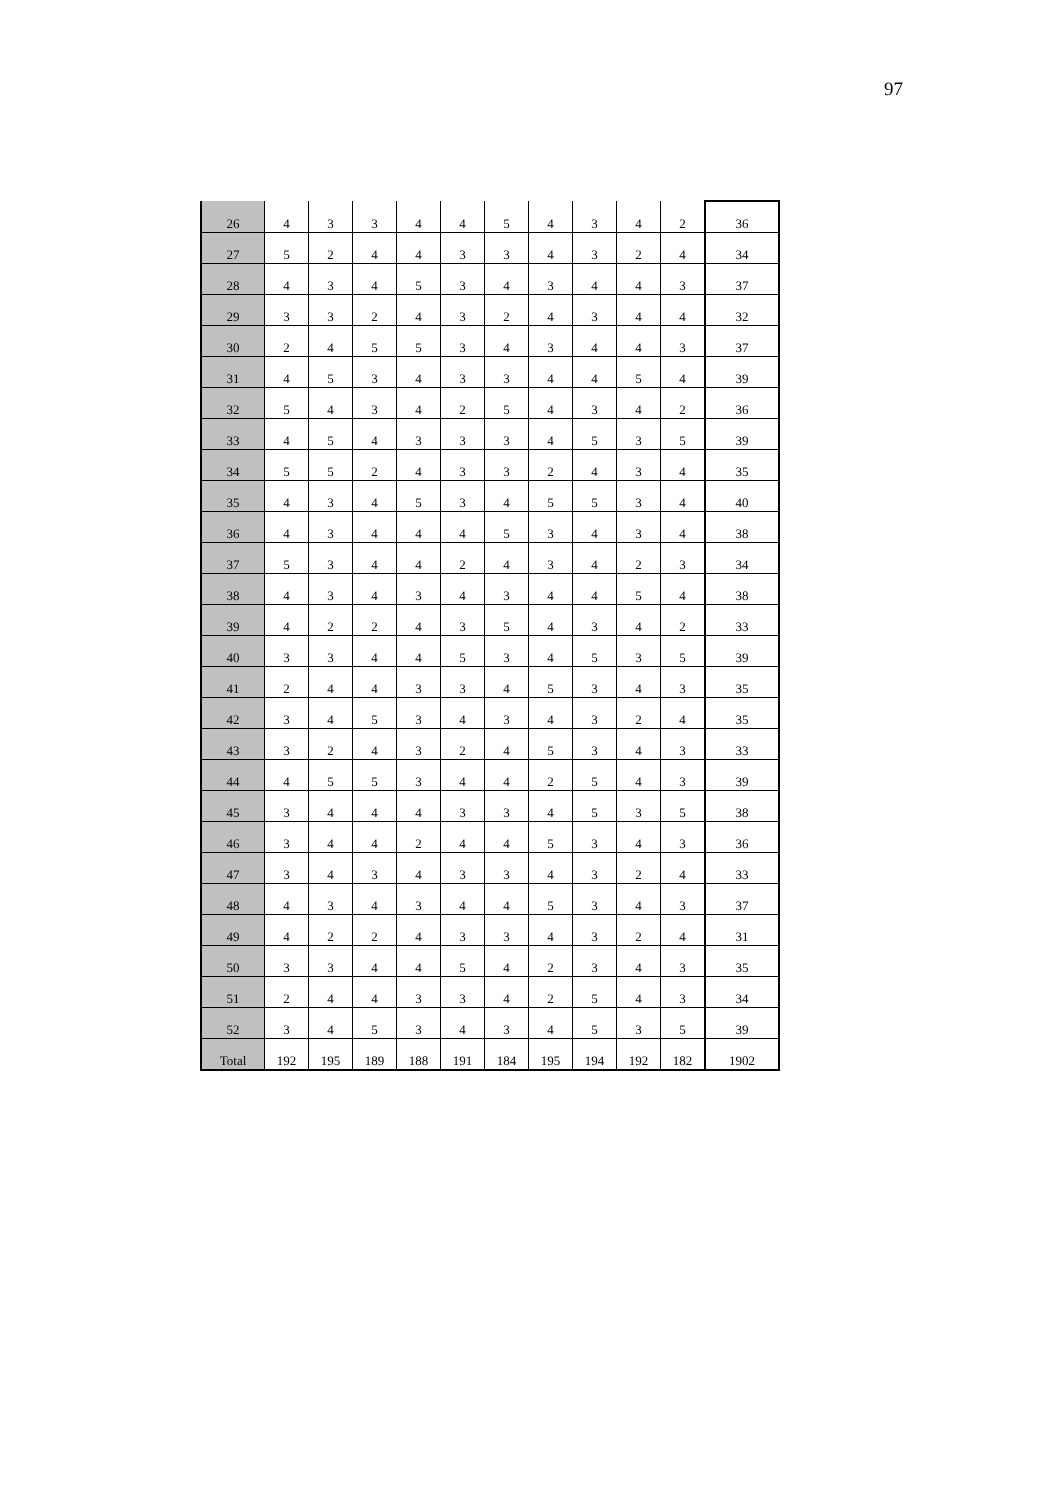97
| 26 | 4 | 3 | 3 | 4 | 4 | 5 | 4 | 3 | 4 | 2 | 36 |
| 27 | 5 | 2 | 4 | 4 | 3 | 3 | 4 | 3 | 2 | 4 | 34 |
| 28 | 4 | 3 | 4 | 5 | 3 | 4 | 3 | 4 | 4 | 3 | 37 |
| 29 | 3 | 3 | 2 | 4 | 3 | 2 | 4 | 3 | 4 | 4 | 32 |
| 30 | 2 | 4 | 5 | 5 | 3 | 4 | 3 | 4 | 4 | 3 | 37 |
| 31 | 4 | 5 | 3 | 4 | 3 | 3 | 4 | 4 | 5 | 4 | 39 |
| 32 | 5 | 4 | 3 | 4 | 2 | 5 | 4 | 3 | 4 | 2 | 36 |
| 33 | 4 | 5 | 4 | 3 | 3 | 3 | 4 | 5 | 3 | 5 | 39 |
| 34 | 5 | 5 | 2 | 4 | 3 | 3 | 2 | 4 | 3 | 4 | 35 |
| 35 | 4 | 3 | 4 | 5 | 3 | 4 | 5 | 5 | 3 | 4 | 40 |
| 36 | 4 | 3 | 4 | 4 | 4 | 5 | 3 | 4 | 3 | 4 | 38 |
| 37 | 5 | 3 | 4 | 4 | 2 | 4 | 3 | 4 | 2 | 3 | 34 |
| 38 | 4 | 3 | 4 | 3 | 4 | 3 | 4 | 4 | 5 | 4 | 38 |
| 39 | 4 | 2 | 2 | 4 | 3 | 5 | 4 | 3 | 4 | 2 | 33 |
| 40 | 3 | 3 | 4 | 4 | 5 | 3 | 4 | 5 | 3 | 5 | 39 |
| 41 | 2 | 4 | 4 | 3 | 3 | 4 | 5 | 3 | 4 | 3 | 35 |
| 42 | 3 | 4 | 5 | 3 | 4 | 3 | 4 | 3 | 2 | 4 | 35 |
| 43 | 3 | 2 | 4 | 3 | 2 | 4 | 5 | 3 | 4 | 3 | 33 |
| 44 | 4 | 5 | 5 | 3 | 4 | 4 | 2 | 5 | 4 | 3 | 39 |
| 45 | 3 | 4 | 4 | 4 | 3 | 3 | 4 | 5 | 3 | 5 | 38 |
| 46 | 3 | 4 | 4 | 2 | 4 | 4 | 5 | 3 | 4 | 3 | 36 |
| 47 | 3 | 4 | 3 | 4 | 3 | 3 | 4 | 3 | 2 | 4 | 33 |
| 48 | 4 | 3 | 4 | 3 | 4 | 4 | 5 | 3 | 4 | 3 | 37 |
| 49 | 4 | 2 | 2 | 4 | 3 | 3 | 4 | 3 | 2 | 4 | 31 |
| 50 | 3 | 3 | 4 | 4 | 5 | 4 | 2 | 3 | 4 | 3 | 35 |
| 51 | 2 | 4 | 4 | 3 | 3 | 4 | 2 | 5 | 4 | 3 | 34 |
| 52 | 3 | 4 | 5 | 3 | 4 | 3 | 4 | 5 | 3 | 5 | 39 |
| Total | 192 | 195 | 189 | 188 | 191 | 184 | 195 | 194 | 192 | 182 | 1902 |